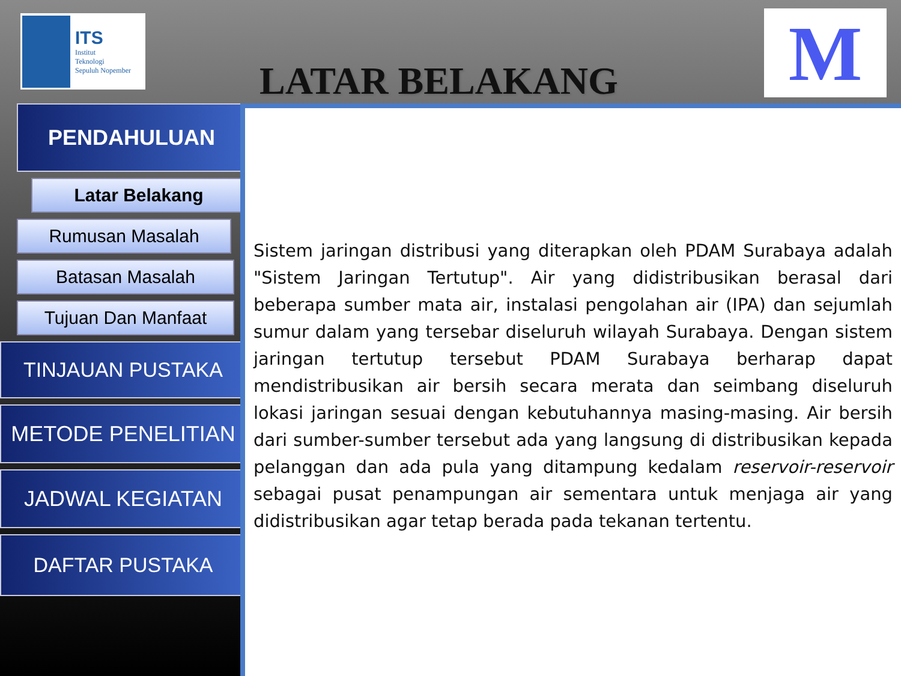ITS
Institut
Teknologi
Sepuluh Nopember
LATAR BELAKANG
M
PENDAHULUAN
Latar Belakang
Rumusan Masalah
Batasan Masalah
Tujuan Dan Manfaat
TINJAUAN PUSTAKA
METODE PENELITIAN
JADWAL KEGIATAN
DAFTAR PUSTAKA
Sistem jaringan distribusi yang diterapkan oleh PDAM Surabaya adalah "Sistem Jaringan Tertutup". Air yang didistribusikan berasal dari beberapa sumber mata air, instalasi pengolahan air (IPA) dan sejumlah sumur dalam yang tersebar diseluruh wilayah Surabaya. Dengan sistem jaringan tertutup tersebut PDAM Surabaya berharap dapat mendistribusikan air bersih secara merata dan seimbang diseluruh lokasi jaringan sesuai dengan kebutuhannya masing-masing. Air bersih dari sumber-sumber tersebut ada yang langsung di distribusikan kepada pelanggan dan ada pula yang ditampung kedalam reservoir-reservoir sebagai pusat penampungan air sementara untuk menjaga air yang didistribusikan agar tetap berada pada tekanan tertentu.